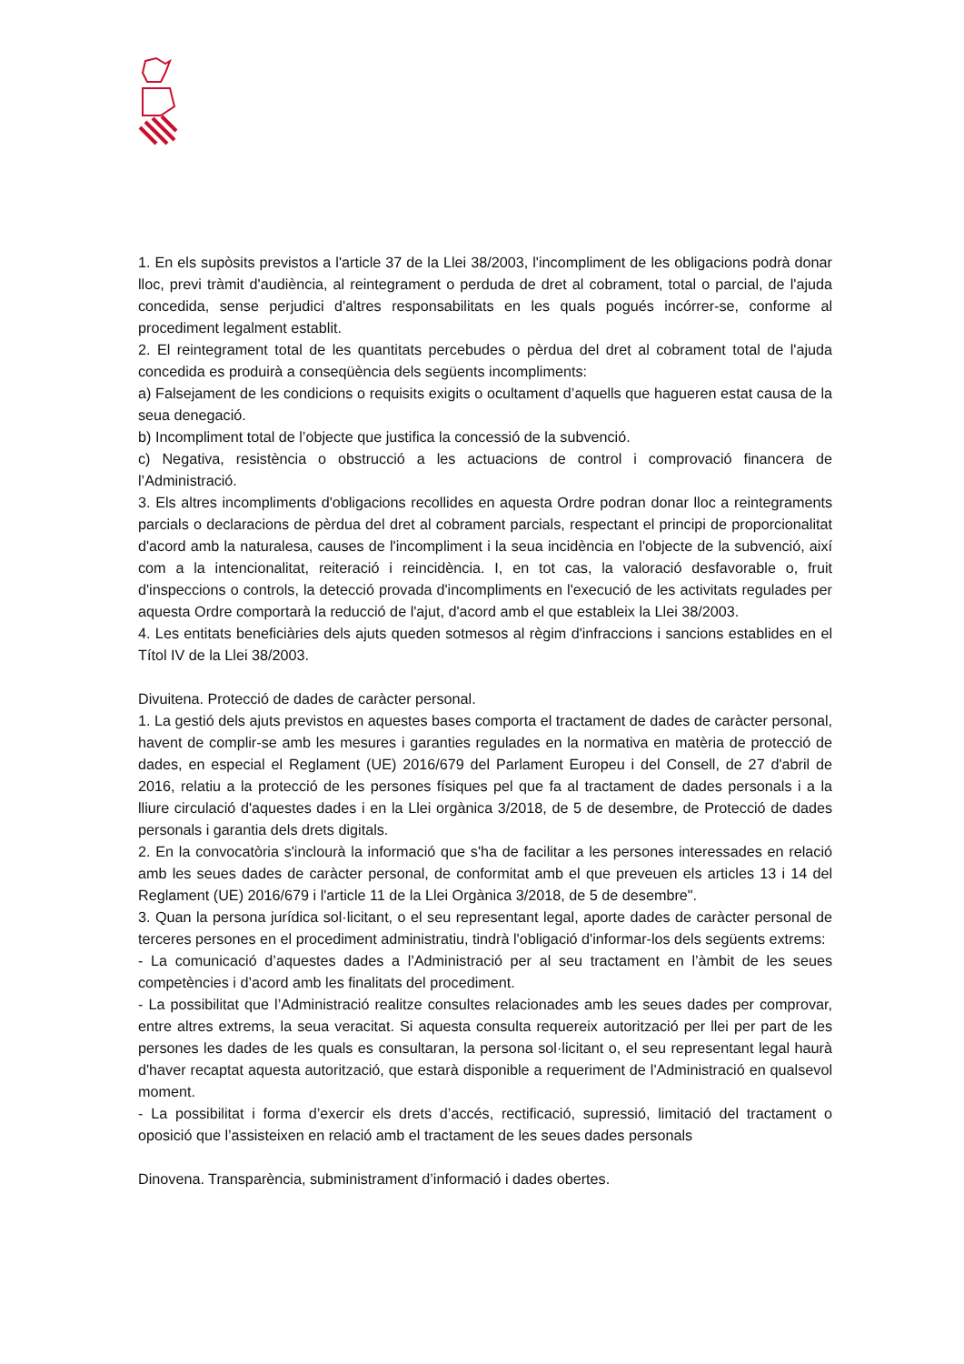1. En els supòsits previstos a l'article 37 de la Llei 38/2003, l'incompliment de les obligacions podrà donar lloc, previ tràmit d'audiència, al reintegrament o perduda de dret al cobrament, total o parcial, de l'ajuda concedida, sense perjudici d'altres responsabilitats en les quals pogués incórrer-se, conforme al procediment legalment establit.
2. El reintegrament total de les quantitats percebudes o pèrdua del dret al cobrament total de l'ajuda concedida es produirà a conseqüència dels següents incompliments:
a) Falsejament de les condicions o requisits exigits o ocultament d’aquells que hagueren estat causa de la seua denegació.
b) Incompliment total de l’objecte que justifica la concessió de la subvenció.
c) Negativa, resistència o obstrucció a les actuacions de control i comprovació financera de l’Administració.
3. Els altres incompliments d'obligacions recollides en aquesta Ordre podran donar lloc a reintegraments parcials o declaracions de pèrdua del dret al cobrament parcials, respectant el principi de proporcionalitat d'acord amb la naturalesa, causes de l'incompliment i la seua incidència en l'objecte de la subvenció, així com a la intencionalitat, reiteració i reincidència. I, en tot cas, la valoració desfavorable o, fruit d'inspeccions o controls, la detecció provada d'incompliments en l'execució de les activitats regulades per aquesta Ordre comportarà la reducció de l'ajut, d'acord amb el que estableix la Llei 38/2003.
4. Les entitats beneficiàries dels ajuts queden sotmesos al règim d'infraccions i sancions establides en el Títol IV de la Llei 38/2003.
Divuitena. Protecció de dades de caràcter personal.
1. La gestió dels ajuts previstos en aquestes bases comporta el tractament de dades de caràcter personal, havent de complir-se amb les mesures i garanties regulades en la normativa en matèria de protecció de dades, en especial el Reglament (UE) 2016/679 del Parlament Europeu i del Consell, de 27 d'abril de 2016, relatiu a la protecció de les persones físiques pel que fa al tractament de dades personals i a la lliure circulació d'aquestes dades i en la Llei orgànica 3/2018, de 5 de desembre, de Protecció de dades personals i garantia dels drets digitals.
2. En la convocatòria s'inclourà la informació que s'ha de facilitar a les persones interessades en relació amb les seues dades de caràcter personal, de conformitat amb el que preveuen els articles 13 i 14 del Reglament (UE) 2016/679 i l'article 11 de la Llei Orgànica 3/2018, de 5 de desembre".
3. Quan la persona jurídica sol·licitant, o el seu representant legal, aporte dades de caràcter personal de terceres persones en el procediment administratiu, tindrà l'obligació d'informar-los dels següents extrems:
- La comunicació d’aquestes dades a l’Administració per al seu tractament en l’àmbit de les seues competències i d’acord amb les finalitats del procediment.
- La possibilitat que l’Administració realitze consultes relacionades amb les seues dades per comprovar, entre altres extrems, la seua veracitat. Si aquesta consulta requereix autorització per llei per part de les persones les dades de les quals es consultaran, la persona sol·licitant o, el seu representant legal haurà d'haver recaptat aquesta autorització, que estarà disponible a requeriment de l'Administració en qualsevol moment.
- La possibilitat i forma d’exercir els drets d’accés, rectificació, supressió, limitació del tractament o oposició que l’assisteixen en relació amb el tractament de les seues dades personals
Dinovena. Transparència, subministrament d’informació i dades obertes.